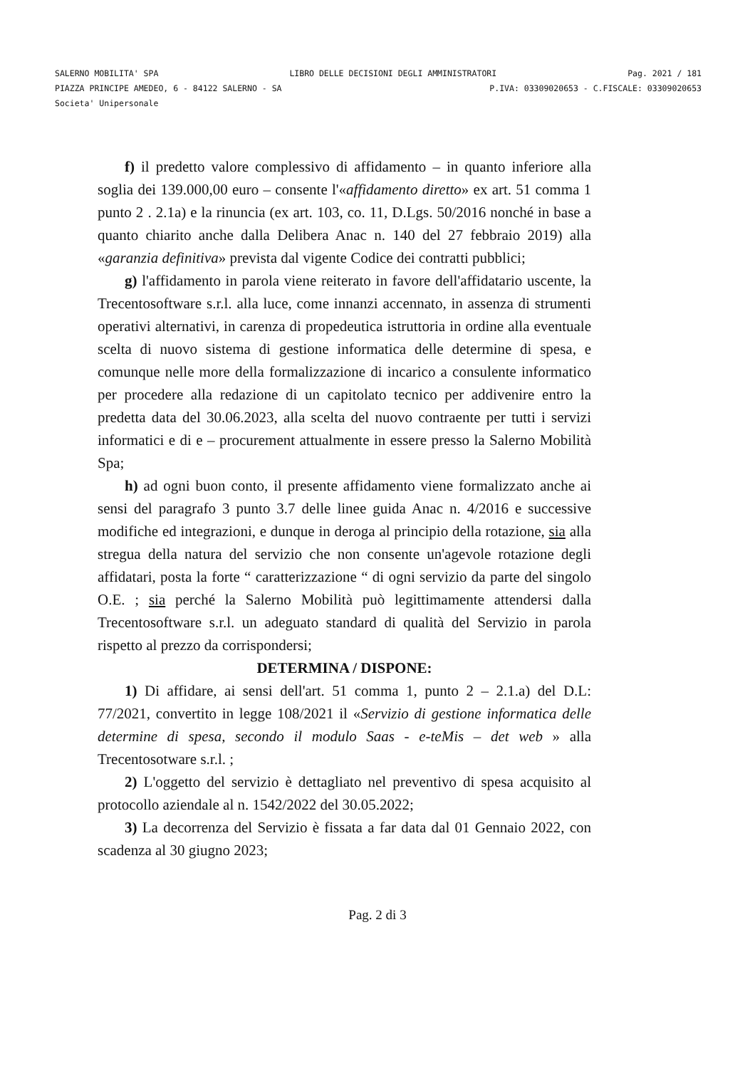SALERNO MOBILITA' SPA LIBRO DELLE DECISIONI DEGLI AMMINISTRATORI Pag. 2021 / 181
PIAZZA PRINCIPE AMEDEO, 6 - 84122 SALERNO - SA P.IVA: 03309020653 - C.FISCALE: 03309020653
Societa' Unipersonale
f) il predetto valore complessivo di affidamento – in quanto inferiore alla soglia dei 139.000,00 euro – consente l'«affidamento diretto» ex art. 51 comma 1 punto 2 . 2.1a) e la rinuncia (ex art. 103, co. 11, D.Lgs. 50/2016 nonché in base a quanto chiarito anche dalla Delibera Anac n. 140 del 27 febbraio 2019) alla «garanzia definitiva» prevista dal vigente Codice dei contratti pubblici;
g) l'affidamento in parola viene reiterato in favore dell'affidatario uscente, la Trecentosoftware s.r.l. alla luce, come innanzi accennato, in assenza di strumenti operativi alternativi, in carenza di propedeutica istruttoria in ordine alla eventuale scelta di nuovo sistema di gestione informatica delle determine di spesa, e comunque nelle more della formalizzazione di incarico a consulente informatico per procedere alla redazione di un capitolato tecnico per addivenire entro la predetta data del 30.06.2023, alla scelta del nuovo contraente per tutti i servizi informatici e di e – procurement attualmente in essere presso la Salerno Mobilità Spa;
h) ad ogni buon conto, il presente affidamento viene formalizzato anche ai sensi del paragrafo 3 punto 3.7 delle linee guida Anac n. 4/2016 e successive modifiche ed integrazioni, e dunque in deroga al principio della rotazione, sia alla stregua della natura del servizio che non consente un'agevole rotazione degli affidatari, posta la forte “ caratterizzazione “ di ogni servizio da parte del singolo O.E. ; sia perché la Salerno Mobilità può legittimamente attendersi dalla Trecentosoftware s.r.l. un adeguato standard di qualità del Servizio in parola rispetto al prezzo da corrispondersi;
DETERMINA / DISPONE:
1) Di affidare, ai sensi dell'art. 51 comma 1, punto 2 – 2.1.a) del D.L: 77/2021, convertito in legge 108/2021 il «Servizio di gestione informatica delle determine di spesa, secondo il modulo Saas - e-teMis – det web » alla Trecentosotware s.r.l. ;
2) L'oggetto del servizio è dettagliato nel preventivo di spesa acquisito al protocollo aziendale al n. 1542/2022 del 30.05.2022;
3) La decorrenza del Servizio è fissata a far data dal 01 Gennaio 2022, con scadenza al 30 giugno 2023;
Pag. 2 di 3